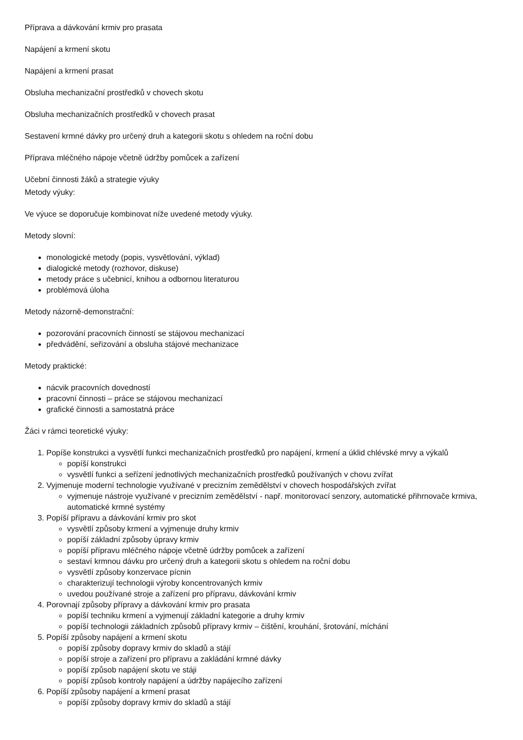Příprava a dávkování krmiv pro prasata
Napájení a krmení skotu
Napájení a krmení prasat
Obsluha mechanizační prostředků v chovech skotu
Obsluha mechanizačních prostředků v chovech prasat
Sestavení krmné dávky pro určený druh a kategorii skotu s ohledem na roční dobu
Příprava mléčného nápoje včetně údržby pomůcek a zařízení
Učební činnosti žáků a strategie výuky
Metody výuky:
Ve výuce se doporučuje kombinovat níže uvedené metody výuky.
Metody slovní:
monologické metody (popis, vysvětlování, výklad)
dialogické metody (rozhovor, diskuse)
metody práce s učebnicí, knihou a odbornou literaturou
problémová úloha
Metody názorně-demonstrační:
pozorování pracovních činností se stájovou mechanizací
předvádění, seřizování a obsluha stájové mechanizace
Metody praktické:
nácvik pracovních dovedností
pracovní činnosti – práce se stájovou mechanizací
grafické činnosti a samostatná práce
Žáci v rámci teoretické výuky:
1. Popíše konstrukci a vysvětlí funkci mechanizačních prostředků pro napájení, krmení a úklid chlévské mrvy a výkalů
popíší konstrukci
vysvětlí funkci a seřízení jednotlivých mechanizačních prostředků používaných v chovu zvířat
2. Vyjmenuje moderní technologie využívané v precizním zemědělství v chovech hospodářských zvířat
vyjmenuje nástroje využívané v precizním zemědělství - např. monitorovací senzory, automatické přihrnovače krmiva, automatické krmné systémy
3. Popíší přípravu a dávkování krmiv pro skot
vysvětlí způsoby krmení a vyjmenuje druhy krmiv
popíší základní způsoby úpravy krmiv
popíší přípravu mléčného nápoje včetně údržby pomůcek a zařízení
sestaví krmnou dávku pro určený druh a kategorii skotu s ohledem na roční dobu
vysvětlí způsoby konzervace pícnin
charakterizují technologii výroby koncentrovaných krmiv
uvedou používané stroje a zařízení pro přípravu, dávkování krmiv
4. Porovnají způsoby přípravy a dávkování krmiv pro prasata
popíší techniku krmení a vyjmenují základní kategorie a druhy krmiv
popíší technologii základních způsobů přípravy krmiv – čištění, krouhání, šrotování, míchání
5. Popíší způsoby napájení a krmení skotu
popíší způsoby dopravy krmiv do skladů a stájí
popíší stroje a zařízení pro přípravu a zakládání krmné dávky
popíší způsob napájení skotu ve stáji
popíší způsob kontroly napájení a údržby napájecího zařízení
6. Popíší způsoby napájení a krmení prasat
popíší způsoby dopravy krmiv do skladů a stájí